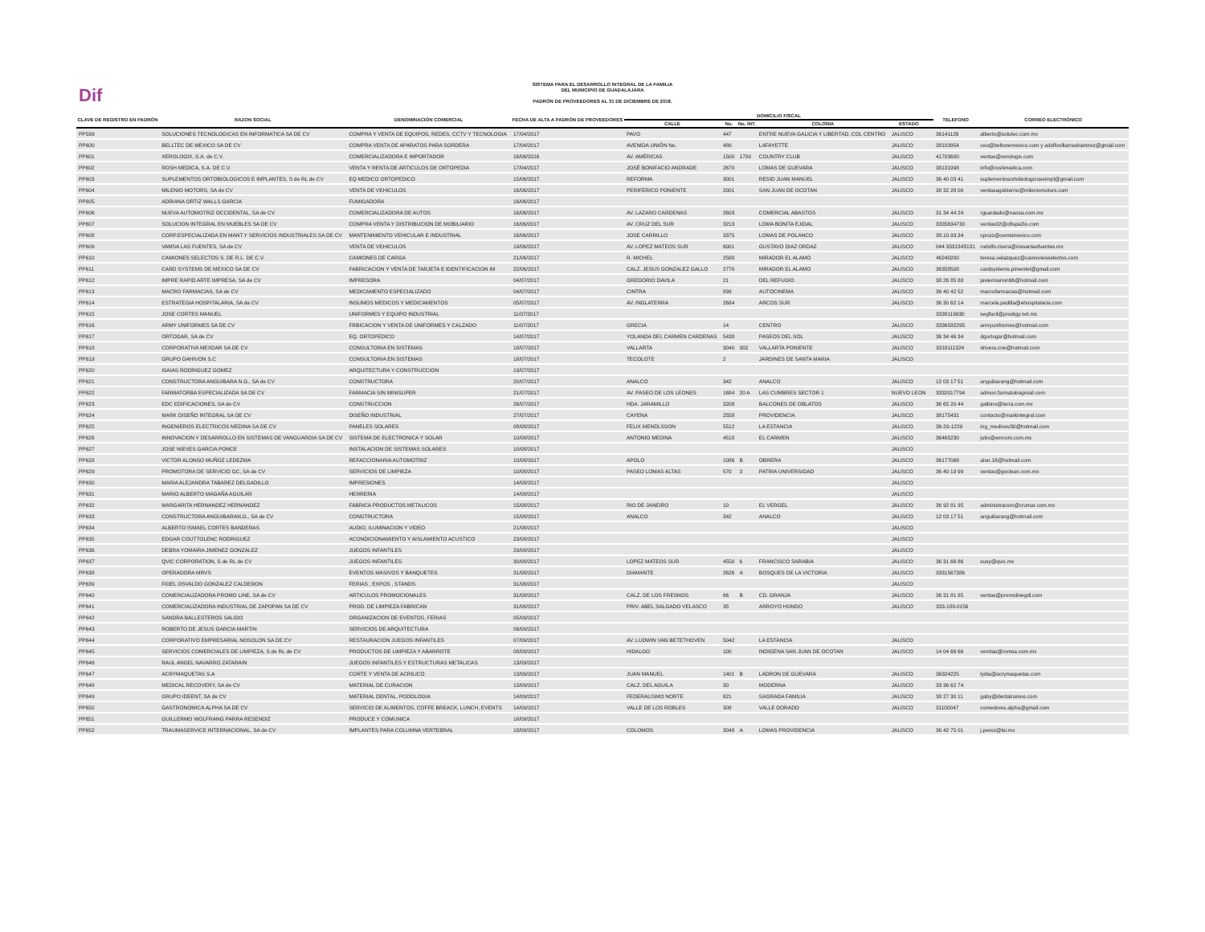Dif
SISTEMA PARA EL DESARROLLO INTEGRAL DE LA FAMILIA
DEL MUNICIPIO DE GUADALAJARA
PADRÓN DE PROVEEDORES AL 31 DE DICIEMBRE DE 2018.
| CLAVE DE REGISTRO EN PADRÓN | RAZON SOCIAL | DENOMINACIÓN COMERCIAL | FECHA DE ALTA A PADRÓN DE PROVEEDORES | DOMICILIO FISCAL | | | | | | TELEFONO | CORREO ELECTRÓNICO |
| --- | --- | --- | --- | --- | --- | --- | --- | --- | --- | --- | --- |
| | | | | CALLE | No. | No. INT. | COLONIA | ESTADO | | | |
| PP599 | SOLUCIONES TECNOLOGICAS EN INFORMATICA SA DE CV | COMPRA Y VENTA DE EQUIPOS, REDES, CCTV Y TECNOLOGIA | 17/04/2017 | PAVO | 447 | | ENTRE NUEVA GALICIA Y LIBERTAD, COL CENTRO | JALISCO | | 36141126 | alberto@solutec.com.mx |
| PP600 | BELLTEC DE MEXICO SA DE CV | COMPRA VENTA DE APARATOS PARA SORDERA | 17/04/2017 | AVENIDA UNIÓN No. | 489 | | LAFAYETTE | JALISCO | | 38103954 | ceo@beltonemexico.com y adolfovillarrealramirez@gmail.com |
| PP601 | XEROLOGIX, S.A. de C.V. | COMERCIALIZADORA E IMPORTADOR | 16/06/2016 | AV. AMÉRICAS | 1500 | 1700 | COUNTRY CLUB | JALISCO | | 41703600 | ventas@xerologix.com |
| PP602 | ROSH MEDICA, S.A. DE C.V. | VENTA Y RENTA DE ARTICULOS DE ORTOPEDIA | 17/04/2017 | JOSÉ BONIFACIO ANDRADE | 2670 | | LOMAS DE GUEVARA | JALISCO | | 38131998 | info@roshmedica.com |
| PP603 | SUPLEMENTOS ORTOBIOLOGICOS E IMPLANTES, S de RL de CV | EQ MEDICO ORTOPEDICO | 15/06/2017 | REFORMA | 3001 | | RESID JUAN MANUEL | JALISCO | | 36 40 03 41 | suplementosortobiologicoseimpl@gmail.com |
| PP604 | MILENIO MOTORS, SA de CV | VENTA DE VEHICULOS | 16/06/2017 | PERIFERICO PONIENTE | 2001 | | SAN JUAN DE OCOTAN | JALISCO | | 38 32 28 00 | ventasagobierno@mileniomotors.com |
| PP605 | ADRIANA ORTIZ WALLS GARCIA | FUMIGADORA | 16/06/2017 | | | | | | | | |
| PP606 | NUEVA AUTOMOTRIZ OCCIDENTAL, SA de CV | COMERCIALIZADORA DE AUTOS | 16/06/2017 | AV. LAZARO CARDENAS | 2603 | | COMERCIAL ABASTOS | JALISCO | | 31 34 44 24 | rguardado@naosa.com.mx |
| PP607 | SOLUCION INTEGRAL EN MUEBLES SA DE CV | COMPRA VENTA Y DISTRIBUCION DE MOBILIARIO | 16/06/2017 | AV. CRUZ DEL SUR | 3213 | | LOMA BONITA EJIDAL | JALISCO | | 3335634730 | ventas02@ofispa2io.com |
| PP608 | CORP.ESPECIALIZADA EN MANT.Y SERVICIOS INDUSTRIALES SA DE CV | MANTENIMIENTO VEHICULAR E INDUSTRIAL | 16/06/2017 | JOSE CARRILLO | 3375 | | LOMAS DE POLANCO | JALISCO | | 38.10.93.34 | cpruiz@cemsimexico.com |
| PP609 | VAMSA LAS FUENTES, SA de CV | VENTA DE VEHICULOS | 19/06/2017 | AV. LOPEZ MATEOS SUR | 6001 | | GUSTAVO DIAZ ORDAZ | JALISCO | | 044 3331343131 | rodolfo.rivera@nissanlasfuentes.mx |
| PP610 | CAMIONES SELECTOS S. DE R.L. DE C.V. | CAMIONES DE CARGA | 21/06/2017 | R. MICHEL | 2580 | | MIRADOR EL ALAMO | JALISCO | | 46240200 | teresa.velazquez@camionesselectos.com |
| PP611 | CARD SYSTEMS DE MEXICO SA DE CV | FABRICACION Y VENTA DE TARJETA E IDENTIFICACION IM | 22/06/2017 | CALZ. JESUS GONZALEZ GALLO | 2770 | | MIRADOR EL ALAMO | JALISCO | | 36358508 | cardsystems.pimentel@gmail.com |
| PP612 | IMPRE RAPID ARTE IMPRESA, SA de CV | IMPRESORA | 04/07/2017 | GREGORIO DAVILA | 21 | | DEL REFUGIO | JALISCO | | 38 26 85 80 | javiermanon66@hotmail.com |
| PP613 | MACRO FARMACIAS, SA de CV | MEDICAMENTO ESPECIALIZADO | 04/07/2017 | CINTRA | 899 | | AUTOCINEMA | JALISCO | | 36 40 42 52 | macrofarmacias@hotmail.com |
| PP614 | ESTRATEGIA HOSPITALARIA, SA de CV | INSUMOS MEDICOS Y MEDICAMENTOS | 05/07/2017 | AV. INGLATERRA | 2684 | | ARCOS SUR | JALISCO | | 36 30 62 14 | marcela.padilla@ehospitalaria.com |
| PP615 | JOSE CORTES MANUEL | UNIFORMES Y EQUIPO INDUSTRIAL | 11/07/2017 | | | | | | | 3338119930 | segfacil@prodigy.net.mx |
| PP616 | ARMY UNIFORMES SA DE CV | FRBICACION Y VENTA DE UNIFORMES Y CALZADO | 11/07/2017 | GRECIA | 14 | | CENTRO | JALISCO | | 3336582295 | armyuniformes@hotmail.com |
| PP617 | ORTOGAR, SA de CV | EQ. ORTOPEDICO | 14/07/2017 | YOLANDA DEL CARMEN CARDENAS | 5438 | | PASEOS DEL SOL | JALISCO | | 36 34 46 34 | dgortogar@hotmail.com |
| PP618 | CORPORATIVA MEXDAR SA DE CV | CONSULTORIA EN SISTEMAS | 18/07/2017 | VALLARTA | 3040 | 302 | VALLARTA PONIENTE | JALISCO | | 3318111324 | drivera.cne@hotmail.com |
| PP619 | GRUPO DAHIVON S.C | CONSULTORIA EN SISTEMAS | 18/07/2017 | TECOLOTE | 2 | | JARDINES DE SANTA MARIA | JALISCO | | | |
| PP620 | ISAIAS RODRIGUEZ GOMEZ | ARQUITECTURA Y CONSTRUCCION | 19/07/2017 | | | | | | | | |
| PP621 | CONSTRUCTORA ANGUIBARA N.G., SA de CV | CONSTRUCTORA | 20/07/2017 | ANALCO | 342 | | ANALCO | JALISCO | | 12 03 17 51 | anguibarang@hotmail.com |
| PP622 | FARMATORBA ESPECIALIZADA SA DE CV | FARMACIA SIN MINISUPER | 21/07/2017 | AV. PASEO DE LOS LEONES | 1684 | 20 A | LAS CUMBRES SECTOR 1 | NUEVO LEON | | 3332017794 | admon.farmatobagmail.com |
| PP623 | EDC EDIFICACIONES, SA de CV | CONSTRUCCION | 26/07/2017 | HDA. JARAMILLO | 3208 | | BALCONES DE OBLATOS | JALISCO | | 36 65 20 44 | galbino@terra.com.mx |
| PP624 | MARK DISEÑO INTEGRAL SA DE CV | DISEÑO INDUSTRIAL | 27/07/2017 | CAYENA | 2558 | | PROVIDENCIA | JALISCO | | 38175431 | contacto@markintegral.com |
| PP625 | INGENIEROS ELECTRICOS MEDINA SA DE CV | PANELES SOLARES | 08/08/2017 | FELIX MENDLSSON | 5512 | | LA ESTANCIA | JALISCO | | 36-29-1229 | ing_medinav30@hotmail.com |
| PP626 | INNOVACION Y DESARROLLO EN SISTEMAS DE VANGUARDIA SA DE CV | SISTEMA DE ELECTRONICA Y SOLAR | 10/08/2017 | ANTONIO MEDINA | 4518 | | EL CARMEN | JALISCO | | 36465230 | julio@emcom.com.mx |
| PP627 | JOSE NIEVES GARCIA PONCE | INSTALACION DE SISTEMAS SOLARES | 10/08/2017 | | | | | JALISCO | | | |
| PP628 | VICTOR ALONSO MUÑOZ LEDEZMA | REFACCIONARIA AUTOMOTRIZ | 10/08/2017 | APOLO | 1086 | B | OBRERA | JALISCO | | 36177068 | alon.18@hotmail.com |
| PP629 | PROMOTORA DE SERVICIO GC, SA de CV | SERVICIOS DE LIMPIEZA | 10/08/2017 | PASEO LOMAS ALTAS | 570 | 3 | PATRIA UNIVERSIDAD | JALISCO | | 36 40 19 99 | ventas@goclean.com.mx |
| PP630 | MARIA ALEJANDRA TABAREZ DELGADILLO | IMPRESIONES | 14/08/2017 | | | | | JALISCO | | | |
| PP631 | MARIO ALBERTO MAGAÑA AGUILAR | HERRERIA | 14/08/2017 | | | | | JALISCO | | | |
| PP632 | MARGARITA HERNANDEZ HERNANDEZ | FABRICA PRODUCTOS METALICOS | 15/08/2017 | RIO DE JANEIRO | 10 | | EL VERGEL | JALISCO | | 36 92 81 95 | administracion@crumar.com.mx |
| PP633 | CONSTRUCTORA ANGUIBARAN.G., SA de CV | CONSTRUCTORA | 15/08/2017 | ANALCO | 342 | | ANALCO | JALISCO | | 12 03 17 51 | anguibarang@hotmail.com |
| PP634 | ALBERTO ISMAEL CORTES BANDERAS | AUDIO, ILUMINACION Y VIDEO | 21/08/2017 | | | | | JALISCO | | | |
| PP635 | EDGAR COUTTOLENC RODRIGUEZ | ACONDICIONAMIENTO Y AISLAMIENTO ACUSTICO | 23/08/2017 | | | | | JALISCO | | | |
| PP636 | DEBRA YOMAIRA JIMENEZ GONZALEZ | JUEGOS INFANTILES | 29/08/2017 | | | | | JALISCO | | | |
| PP637 | QVIC CORPORATION, S de RL de CV | JUEGOS INFANTILES | 30/08/2017 | LOPEZ MATEOS SUR | 4550 | 6 | FRANCISCO SARABIA | JALISCO | | 36 31 66 86 | susy@qvic.mx |
| PP638 | OPERADORA MRVS | EVENTOS MASIVOS Y BANQUETES | 31/08/2017 | DIAMANTE | 2626 | A | BOSQUES DE LA VICTORIA | JALISCO | | 3331567386 | |
| PP639 | FIDEL OSVALDO GONZALEZ CALDERON | FERIAS , EXPOS , STANDS | 31/08/2017 | | | | | JALISCO | | | |
| PP640 | COMERCIALIZADORA PROMO LINE, SA de CV | ARTICULOS PROMOCIONALES | 31/08/2017 | CALZ. DE LOS FRESNOS | 66 | B | CD. GRANJA | JALISCO | | 36 31 81 85 | ventas@promolinegdl.com |
| PP641 | COMERCIALIZADORA INDUSTRIAL DE ZAPOPAN SA DE CV | PROD. DE LIMPIEZA FABRICAN | 31/08/2017 | PRIV. ABEL SALGADO VELASCO | 35 | | ARROYO HONDO | JALISCO | | 333-189-0156 | |
| PP642 | SANDRA BALLESTEROS SALIDO | ORGANIZACION DE EVENTOS, FERIAS | 05/09/2017 | | | | | | | | |
| PP643 | ROBERTO DE JESUS GARCIA MARTIN | SERVICIOS DE ARQUITECTURA | 06/09/2017 | | | | | | | | |
| PP644 | CORPORATIVO EMPRESARIAL NOSOLON SA DE CV | RESTAURACION JUEGOS INFANTILES | 07/09/2017 | AV. LUDWIN VAN BETETHOVEN | 5042 | | LA ESTANCIA | JALISCO | | | |
| PP645 | SERVICIOS COMERCIALES DE LIMPIEZA, S de RL de CV | PRODUCTOS DE LIMPIEZA Y ABARROTE | 08/09/2017 | HIDALGO | 100 | | INDIGENA SAN JUAN DE OCOTAN | JALISCO | | 14 04 66 66 | vemtas@romsa.com.mx |
| PP646 | RAUL ANGEL NAVARRO ZATARAIN | JUEGOS INFANTILES Y ESTRUCTURAS METALICAS | 13/09/2017 | | | | | | | | |
| PP647 | ACRYMAQUETAS S.A | CORTE Y VENTA DE ACRILICO | 13/09/2017 | JUAN MANUEL | 1401 | B | LADRON DE GUEVARA | JALISCO | | 36324225 | lydia@acrymaquetas.com |
| PP648 | MEDICAL RECOVERY, SA de CV | MATERIAL DE CURACION | 13/09/2017 | CALZ. DEL AGUILA | 30 | | MODERNA | JALISCO | | 33 36 62 74 | |
| PP649 | GRUPO IDEENT, SA de CV | MATERIAL DENTAL, PODOLOGIA | 14/09/2017 | FEDERALISMO NORTE | 621 | | SAGRADA FAMILIA | JALISCO | | 38 27 30 11 | gaby@dentalramos.com |
| PP650 | GASTRONOMICA ALPHA SA DE CV | SERVICIO DE ALIMENTOS, COFFE BREACK, LUNCH, EVENTS | 14/09/2017 | VALLE DE LOS ROBLES | 308 | | VALLE DORADO | JALISCO | | 31100047 | comedores.alpha@gmail.com |
| PP651 | GUILLERMO WOLFRANG PARRA RESENDIZ | PRODUCE Y COMUNICA | 18/09/2017 | | | | | | | | |
| PP652 | TRAUMASERVICE INTERNACIONAL, SA de CV | IMPLANTES PARA COLUMNA VERTEBRAL | 18/09/2017 | COLOMOS | 3048 | A | LOMAS PROVIDENCIA | JALISCO | | 36 42 75 01 | j.perez@tsi.mx |